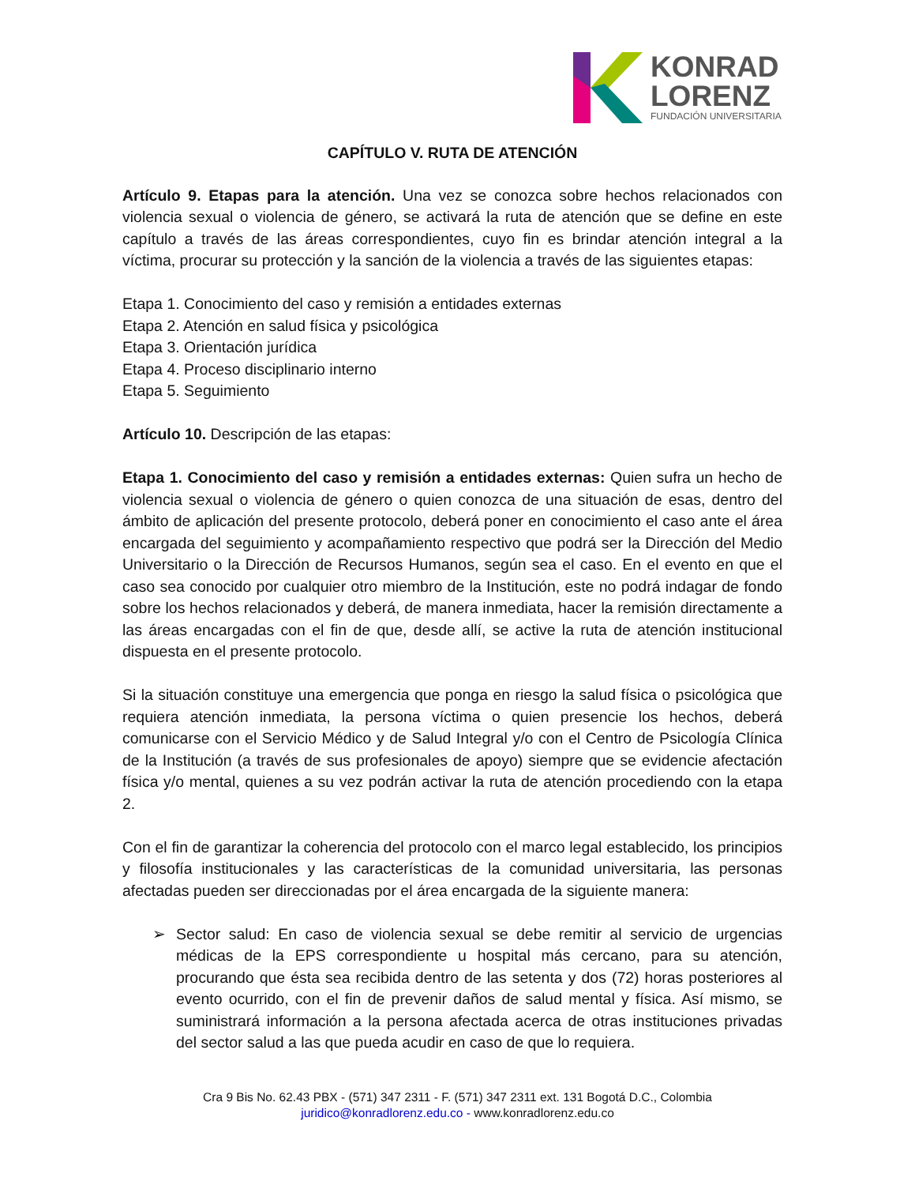KONRAD
LORENZ
FUNDACIÓN UNIVERSITARIA
CAPÍTULO V. RUTA DE ATENCIÓN
Artículo 9. Etapas para la atención. Una vez se conozca sobre hechos relacionados con violencia sexual o violencia de género, se activará la ruta de atención que se define en este capítulo a través de las áreas correspondientes, cuyo fin es brindar atención integral a la víctima, procurar su protección y la sanción de la violencia a través de las siguientes etapas:
Etapa 1. Conocimiento del caso y remisión a entidades externas
Etapa 2. Atención en salud física y psicológica
Etapa 3. Orientación jurídica
Etapa 4. Proceso disciplinario interno
Etapa 5. Seguimiento
Artículo 10. Descripción de las etapas:
Etapa 1. Conocimiento del caso y remisión a entidades externas: Quien sufra un hecho de violencia sexual o violencia de género o quien conozca de una situación de esas, dentro del ámbito de aplicación del presente protocolo, deberá poner en conocimiento el caso ante el área encargada del seguimiento y acompañamiento respectivo que podrá ser la Dirección del Medio Universitario o la Dirección de Recursos Humanos, según sea el caso. En el evento en que el caso sea conocido por cualquier otro miembro de la Institución, este no podrá indagar de fondo sobre los hechos relacionados y deberá, de manera inmediata, hacer la remisión directamente a las áreas encargadas con el fin de que, desde allí, se active la ruta de atención institucional dispuesta en el presente protocolo.
Si la situación constituye una emergencia que ponga en riesgo la salud física o psicológica que requiera atención inmediata, la persona víctima o quien presencie los hechos, deberá comunicarse con el Servicio Médico y de Salud Integral y/o con el Centro de Psicología Clínica de la Institución (a través de sus profesionales de apoyo) siempre que se evidencie afectación física y/o mental, quienes a su vez podrán activar la ruta de atención procediendo con la etapa 2.
Con el fin de garantizar la coherencia del protocolo con el marco legal establecido, los principios y filosofía institucionales y las características de la comunidad universitaria, las personas afectadas pueden ser direccionadas por el área encargada de la siguiente manera:
➢ Sector salud: En caso de violencia sexual se debe remitir al servicio de urgencias médicas de la EPS correspondiente u hospital más cercano, para su atención, procurando que ésta sea recibida dentro de las setenta y dos (72) horas posteriores al evento ocurrido, con el fin de prevenir daños de salud mental y física. Así mismo, se suministrará información a la persona afectada acerca de otras instituciones privadas del sector salud a las que pueda acudir en caso de que lo requiera.
Cra 9 Bis No. 62.43 PBX - (571) 347 2311 - F. (571) 347 2311 ext. 131 Bogotá D.C., Colombia
juridico@konradlorenz.edu.co - www.konradlorenz.edu.co